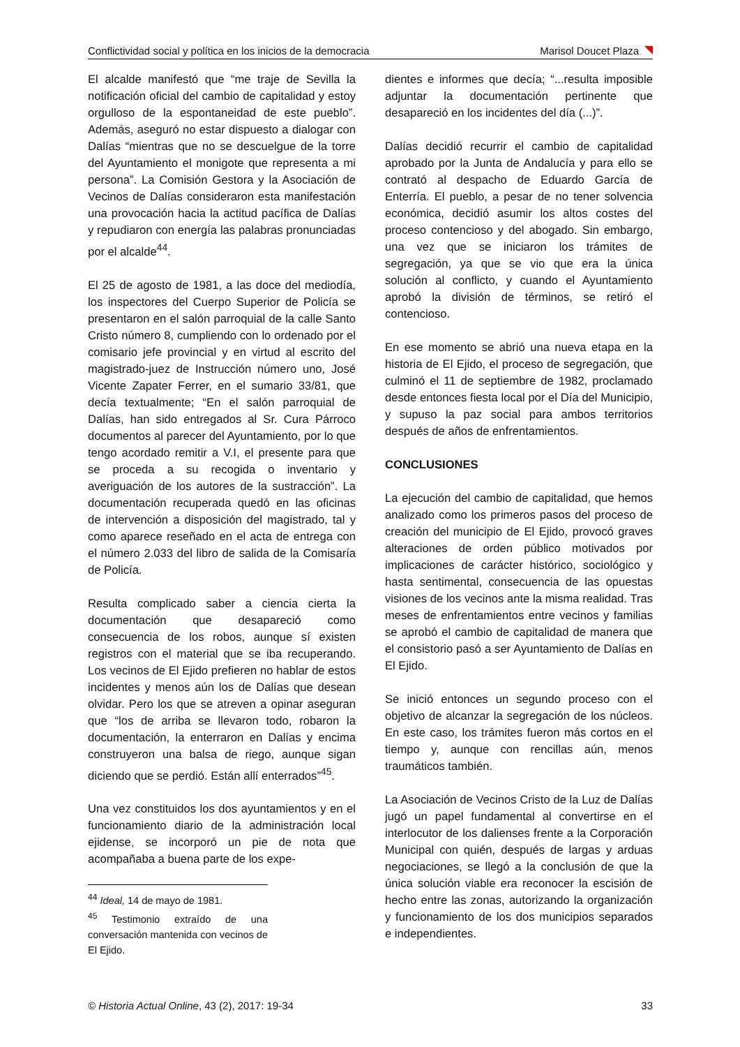Conflictividad social y política en los inicios de la democracia Marisol Doucet Plaza
El alcalde manifestó que “me traje de Sevilla la notificación oficial del cambio de capitalidad y estoy orgulloso de la espontaneidad de este pueblo”. Además, aseguró no estar dispuesto a dialogar con Dalías “mientras que no se descuelgue de la torre del Ayuntamiento el monigote que representa a mi persona”. La Comisión Gestora y la Asociación de Vecinos de Dalías consideraron esta manifestación una provocación hacia la actitud pacífica de Dalías y repudiaron con energía las palabras pronunciadas por el alcalde<sup>44</sup>.
El 25 de agosto de 1981, a las doce del mediodía, los inspectores del Cuerpo Superior de Policía se presentaron en el salón parroquial de la calle Santo Cristo número 8, cumpliendo con lo ordenado por el comisario jefe provincial y en virtud al escrito del magistrado-juez de Instrucción número uno, José Vicente Zapater Ferrer, en el sumario 33/81, que decía textualmente; “En el salón parroquial de Dalías, han sido entregados al Sr. Cura Párroco documentos al parecer del Ayuntamiento, por lo que tengo acordado remitir a V.I, el presente para que se proceda a su recogida o inventario y averiguación de los autores de la sustracción”. La documentación recuperada quedó en las oficinas de intervención a disposición del magistrado, tal y como aparece reseñado en el acta de entrega con el número 2.033 del libro de salida de la Comisaría de Policía.
Resulta complicado saber a ciencia cierta la documentación que desapareció como consecuencia de los robos, aunque sí existen registros con el material que se iba recuperando. Los vecinos de El Ejido prefieren no hablar de estos incidentes y menos aún los de Dalías que desean olvidar. Pero los que se atreven a opinar aseguran que “los de arriba se llevaron todo, robaron la documentación, la enterraron en Dalías y encima construyeron una balsa de riego, aunque sigan diciendo que se perdió. Están allí enterrados”<sup>45</sup>.
Una vez constituidos los dos ayuntamientos y en el funcionamiento diario de la administración local ejidense, se incorporó un pie de nota que acompañaba a buena parte de los expe-
<sup>44</sup> Ideal, 14 de mayo de 1981.
<sup>45</sup> Testimonio extraído de una conversación mantenida con vecinos de El Ejido.
dientes e informes que decía; “...resulta imposible adjuntar la documentación pertinente que desapareció en los incidentes del día (...)”.
Dalías decidió recurrir el cambio de capitalidad aprobado por la Junta de Andalucía y para ello se contrató al despacho de Eduardo García de Enterría. El pueblo, a pesar de no tener solvencia económica, decidió asumir los altos costes del proceso contencioso y del abogado. Sin embargo, una vez que se iniciaron los trámites de segregación, ya que se vio que era la única solución al conflicto, y cuando el Ayuntamiento aprobó la división de términos, se retiró el contencioso.
En ese momento se abrió una nueva etapa en la historia de El Ejido, el proceso de segregación, que culminó el 11 de septiembre de 1982, proclamado desde entonces fiesta local por el Día del Municipio, y supuso la paz social para ambos territorios después de años de enfrentamientos.
CONCLUSIONES
La ejecución del cambio de capitalidad, que hemos analizado como los primeros pasos del proceso de creación del municipio de El Ejido, provocó graves alteraciones de orden público motivados por implicaciones de carácter histórico, sociológico y hasta sentimental, consecuencia de las opuestas visiones de los vecinos ante la misma realidad. Tras meses de enfrentamientos entre vecinos y familias se aprobó el cambio de capitalidad de manera que el consistorio pasó a ser Ayuntamiento de Dalías en El Ejido.
Se inició entonces un segundo proceso con el objetivo de alcanzar la segregación de los núcleos. En este caso, los trámites fueron más cortos en el tiempo y, aunque con rencillas aún, menos traumáticos también.
La Asociación de Vecinos Cristo de la Luz de Dalías jugó un papel fundamental al convertirse en el interlocutor de los dalienses frente a la Corporación Municipal con quién, después de largas y arduas negociaciones, se llegó a la conclusión de que la única solución viable era reconocer la escisión de hecho entre las zonas, autorizando la organización y funcionamiento de los dos municipios separados e independientes.
© Historia Actual Online, 43 (2), 2017: 19-34 33